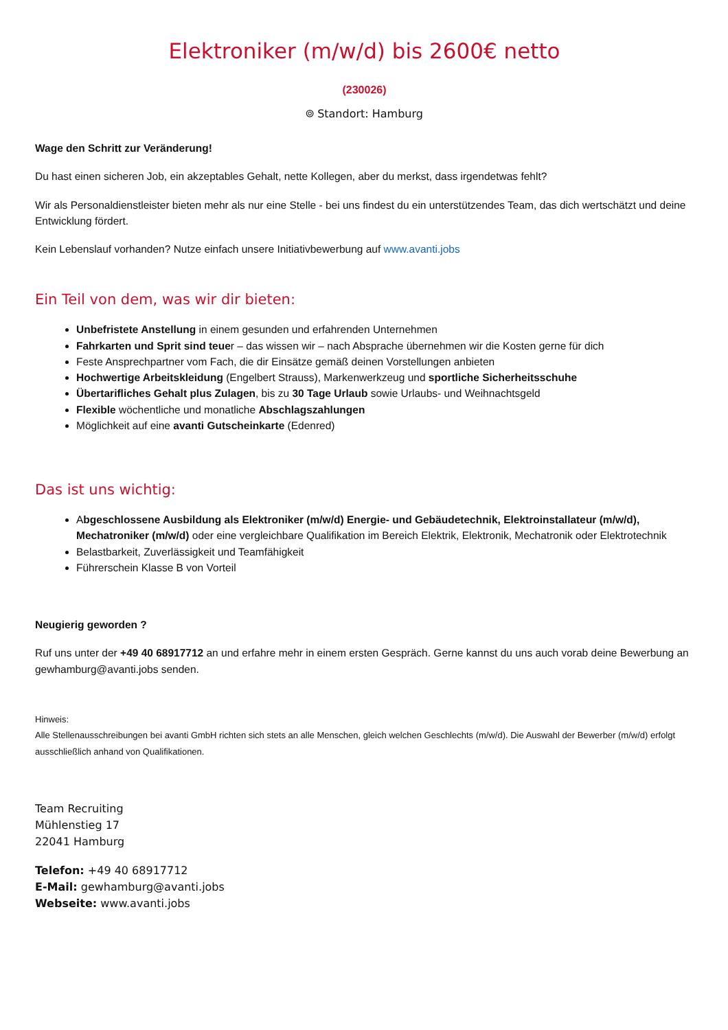Elektroniker (m/w/d) bis 2600€ netto
(230026)
⌾ Standort: Hamburg
Wage den Schritt zur Veränderung!
Du hast einen sicheren Job, ein akzeptables Gehalt, nette Kollegen, aber du merkst, dass irgendetwas fehlt?
Wir als Personaldienstleister bieten mehr als nur eine Stelle - bei uns findest du ein unterstützendes Team, das dich wertschätzt und deine Entwicklung fördert.
Kein Lebenslauf vorhanden? Nutze einfach unsere Initiativbewerbung auf www.avanti.jobs
Ein Teil von dem, was wir dir bieten:
Unbefristete Anstellung in einem gesunden und erfahrenden Unternehmen
Fahrkarten und Sprit sind teuer – das wissen wir – nach Absprache übernehmen wir die Kosten gerne für dich
Feste Ansprechpartner vom Fach, die dir Einsätze gemäß deinen Vorstellungen anbieten
Hochwertige Arbeitskleidung (Engelbert Strauss), Markenwerkzeug und sportliche Sicherheitsschuhe
Übertarifliches Gehalt plus Zulagen, bis zu 30 Tage Urlaub sowie Urlaubs- und Weihnachtsgeld
Flexible wöchentliche und monatliche Abschlagszahlungen
Möglichkeit auf eine avanti Gutscheinkarte (Edenred)
Das ist uns wichtig:
Abgeschlossene Ausbildung als Elektroniker (m/w/d) Energie- und Gebäudetechnik, Elektroinstallateur (m/w/d), Mechatroniker (m/w/d) oder eine vergleichbare Qualifikation im Bereich Elektrik, Elektronik, Mechatronik oder Elektrotechnik
Belastbarkeit, Zuverlässigkeit und Teamfähigkeit
Führerschein Klasse B von Vorteil
Neugierig geworden ?
Ruf uns unter der +49 40 68917712 an und erfahre mehr in einem ersten Gespräch. Gerne kannst du uns auch vorab deine Bewerbung an gewhamburg@avanti.jobs senden.
Hinweis:
Alle Stellenausschreibungen bei avanti GmbH richten sich stets an alle Menschen, gleich welchen Geschlechts (m/w/d). Die Auswahl der Bewerber (m/w/d) erfolgt ausschließlich anhand von Qualifikationen.
Team Recruiting
Mühlenstieg 17
22041 Hamburg
Telefon: +49 40 68917712
E-Mail: gewhamburg@avanti.jobs
Webseite: www.avanti.jobs